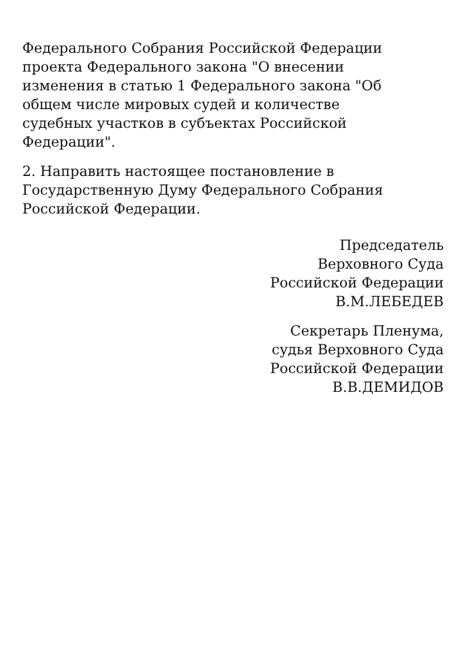Федерального Собрания Российской Федерации
проекта Федерального закона "О внесении
изменения в статью 1 Федерального закона "Об
общем числе мировых судей и количестве
судебных участков в субъектах Российской
Федерации".
2. Направить настоящее постановление в
Государственную Думу Федерального Собрания
Российской Федерации.
Председатель
Верховного Суда
Российской Федерации
В.М.ЛЕБЕДЕВ
Секретарь Пленума,
судья Верховного Суда
Российской Федерации
В.В.ДЕМИДОВ